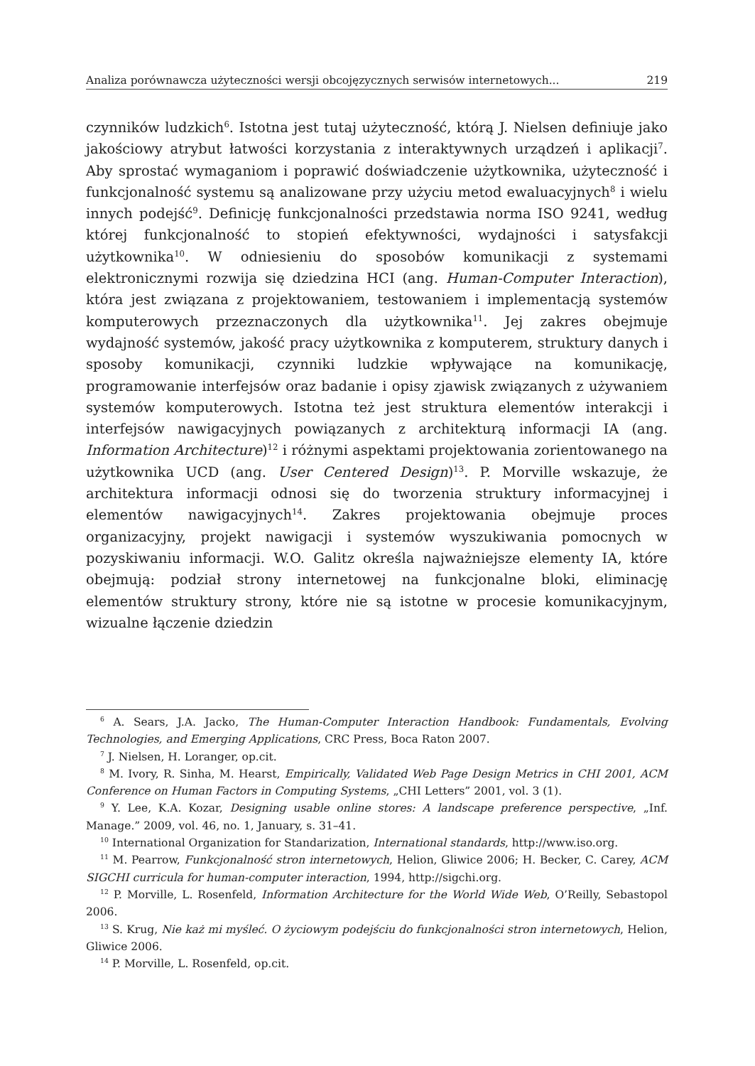Analiza porównawcza użyteczności wersji obcojęzycznych serwisów internetowych... 219
czynników ludzkich<sup>6</sup>. Istotna jest tutaj użyteczność, którą J. Nielsen definiuje jako jakościowy atrybut łatwości korzystania z interaktywnych urządzeń i aplikacji<sup>7</sup>. Aby sprostać wymaganiom i poprawić doświadczenie użytkownika, użyteczność i funkcjonalność systemu są analizowane przy użyciu metod ewaluacyjnych<sup>8</sup> i wielu innych podejść<sup>9</sup>. Definicję funkcjonalności przedstawia norma ISO 9241, według której funkcjonalność to stopień efektywności, wydajności i satysfakcji użytkownika<sup>10</sup>. W odniesieniu do sposobów komunikacji z systemami elektronicznymi rozwija się dziedzina HCI (ang. Human-Computer Interaction), która jest związana z projektowaniem, testowaniem i implementacją systemów komputerowych przeznaczonych dla użytkownika<sup>11</sup>. Jej zakres obejmuje wydajność systemów, jakość pracy użytkownika z komputerem, struktury danych i sposoby komunikacji, czynniki ludzkie wpływające na komunikację, programowanie interfejsów oraz badanie i opisy zjawisk związanych z używaniem systemów komputerowych. Istotna też jest struktura elementów interakcji i interfejsów nawigacyjnych powiązanych z architekturą informacji IA (ang. Information Architecture)<sup>12</sup> i różnymi aspektami projektowania zorientowanego na użytkownika UCD (ang. User Centered Design)<sup>13</sup>. P. Morville wskazuje, że architektura informacji odnosi się do tworzenia struktury informacyjnej i elementów nawigacyjnych<sup>14</sup>. Zakres projektowania obejmuje proces organizacyjny, projekt nawigacji i systemów wyszukiwania pomocnych w pozyskiwaniu informacji. W.O. Galitz określa najważniejsze elementy IA, które obejmują: podział strony internetowej na funkcjonalne bloki, eliminację elementów struktury strony, które nie są istotne w procesie komunikacyjnym, wizualne łączenie dziedzin
<sup>6</sup> A. Sears, J.A. Jacko, The Human-Computer Interaction Handbook: Fundamentals, Evolving Technologies, and Emerging Applications, CRC Press, Boca Raton 2007.
<sup>7</sup> J. Nielsen, H. Loranger, op.cit.
<sup>8</sup> M. Ivory, R. Sinha, M. Hearst, Empirically, Validated Web Page Design Metrics in CHI 2001, ACM Conference on Human Factors in Computing Systems, „CHI Letters” 2001, vol. 3 (1).
<sup>9</sup> Y. Lee, K.A. Kozar, Designing usable online stores: A landscape preference perspective, „Inf. Manage.” 2009, vol. 46, no. 1, January, s. 31–41.
<sup>10</sup> International Organization for Standarization, International standards, http://www.iso.org.
<sup>11</sup> M. Pearrow, Funkcjonalność stron internetowych, Helion, Gliwice 2006; H. Becker, C. Carey, ACM SIGCHI curricula for human-computer interaction, 1994, http://sigchi.org.
<sup>12</sup> P. Morville, L. Rosenfeld, Information Architecture for the World Wide Web, O’Reilly, Sebastopol 2006.
<sup>13</sup> S. Krug, Nie każ mi myśleć. O życiowym podejściu do funkcjonalności stron internetowych, Helion, Gliwice 2006.
<sup>14</sup> P. Morville, L. Rosenfeld, op.cit.